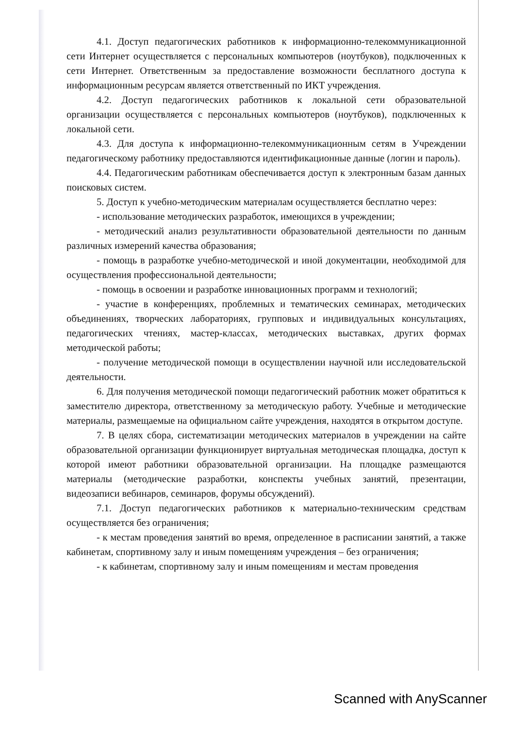4.1. Доступ педагогических работников к информационно-телекоммуникационной сети Интернет осуществляется с персональных компьютеров (ноутбуков), подключенных к сети Интернет. Ответственным за предоставление возможности бесплатного доступа к информационным ресурсам является ответственный по ИКТ учреждения.
4.2. Доступ педагогических работников к локальной сети образовательной организации осуществляется с персональных компьютеров (ноутбуков), подключенных к локальной сети.
4.3. Для доступа к информационно-телекоммуникационным сетям в Учреждении педагогическому работнику предоставляются идентификационные данные (логин и пароль).
4.4. Педагогическим работникам обеспечивается доступ к электронным базам данных поисковых систем.
5. Доступ к учебно-методическим материалам осуществляется бесплатно через:
- использование методических разработок, имеющихся в учреждении;
- методический анализ результативности образовательной деятельности по данным различных измерений качества образования;
- помощь в разработке учебно-методической и иной документации, необходимой для осуществления профессиональной деятельности;
- помощь в освоении и разработке инновационных программ и технологий;
- участие в конференциях, проблемных и тематических семинарах, методических объединениях, творческих лабораториях, групповых и индивидуальных консультациях, педагогических чтениях, мастер-классах, методических выставках, других формах методической работы;
- получение методической помощи в осуществлении научной или исследовательской деятельности.
6. Для получения методической помощи педагогический работник может обратиться к заместителю директора, ответственному за методическую работу. Учебные и методические материалы, размещаемые на официальном сайте учреждения, находятся в открытом доступе.
7. В целях сбора, систематизации методических материалов в учреждении на сайте образовательной организации функционирует виртуальная методическая площадка, доступ к которой имеют работники образовательной организации. На площадке размещаются материалы (методические разработки, конспекты учебных занятий, презентации, видеозаписи вебинаров, семинаров, форумы обсуждений).
7.1. Доступ педагогических работников к материально-техническим средствам осуществляется без ограничения;
- к местам проведения занятий во время, определенное в расписании занятий, а также кабинетам, спортивному залу и иным помещениям учреждения – без ограничения;
- к кабинетам, спортивному залу и иным помещениям и местам проведения
Scanned with AnyScanner